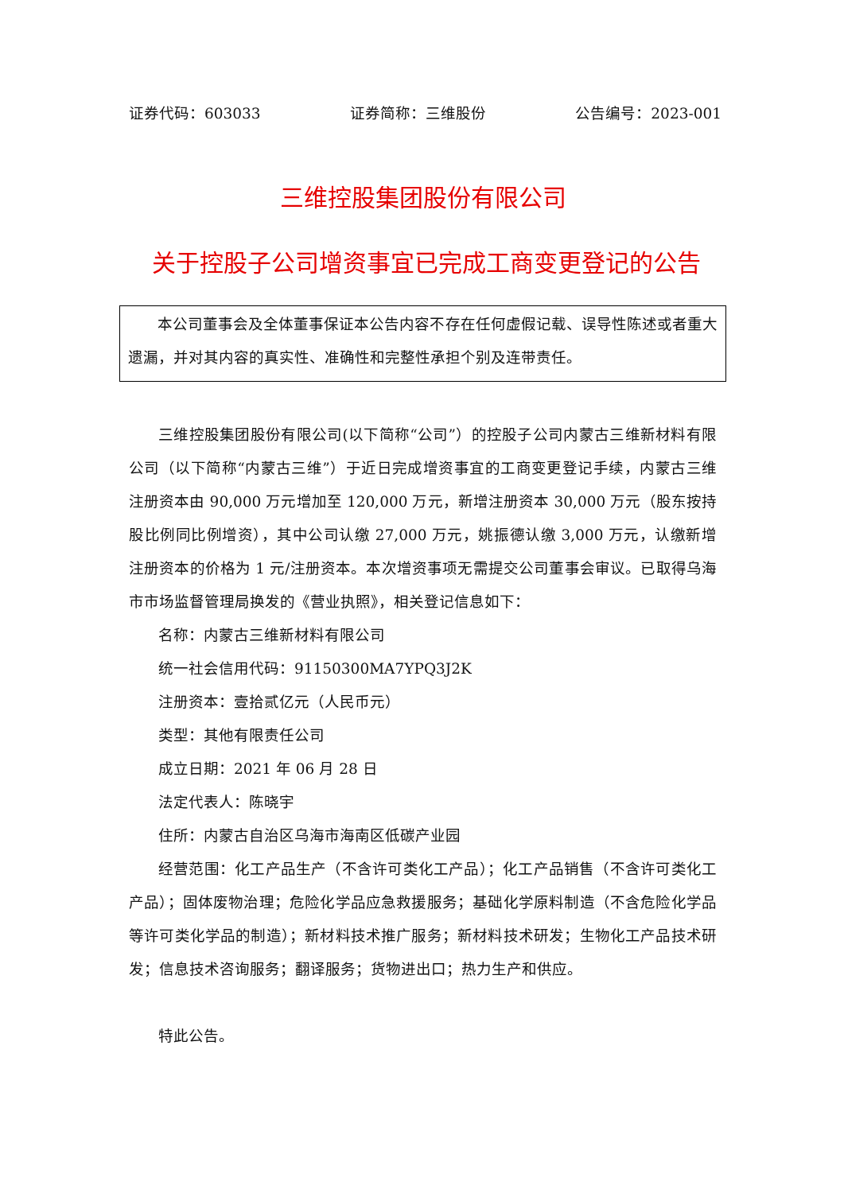证券代码：603033 证券简称：三维股份 公告编号：2023-001
三维控股集团股份有限公司
关于控股子公司增资事宜已完成工商变更登记的公告
本公司董事会及全体董事保证本公告内容不存在任何虚假记载、误导性陈述或者重大遗漏，并对其内容的真实性、准确性和完整性承担个别及连带责任。
三维控股集团股份有限公司(以下简称“公司”）的控股子公司内蒙古三维新材料有限公司（以下简称“内蒙古三维”）于近日完成增资事宜的工商变更登记手续，内蒙古三维注册资本由 90,000 万元增加至 120,000 万元，新增注册资本 30,000 万元（股东按持股比例同比例增资），其中公司认缴 27,000 万元，姚振德认缴 3,000 万元，认缴新增注册资本的价格为 1 元/注册资本。本次增资事项无需提交公司董事会审议。已取得乌海市市场监督管理局换发的《营业执照》，相关登记信息如下：
名称：内蒙古三维新材料有限公司
统一社会信用代码：91150300MA7YPQ3J2K
注册资本：壹拾贰亿元（人民币元）
类型：其他有限责任公司
成立日期：2021 年 06 月 28 日
法定代表人：陈晓宇
住所：内蒙古自治区乌海市海南区低碳产业园
经营范围：化工产品生产（不含许可类化工产品）；化工产品销售（不含许可类化工产品）；固体废物治理；危险化学品应急救援服务；基础化学原料制造（不含危险化学品等许可类化学品的制造）；新材料技术推广服务；新材料技术研发；生物化工产品技术研发；信息技术咨询服务；翻译服务；货物进出口；热力生产和供应。
特此公告。